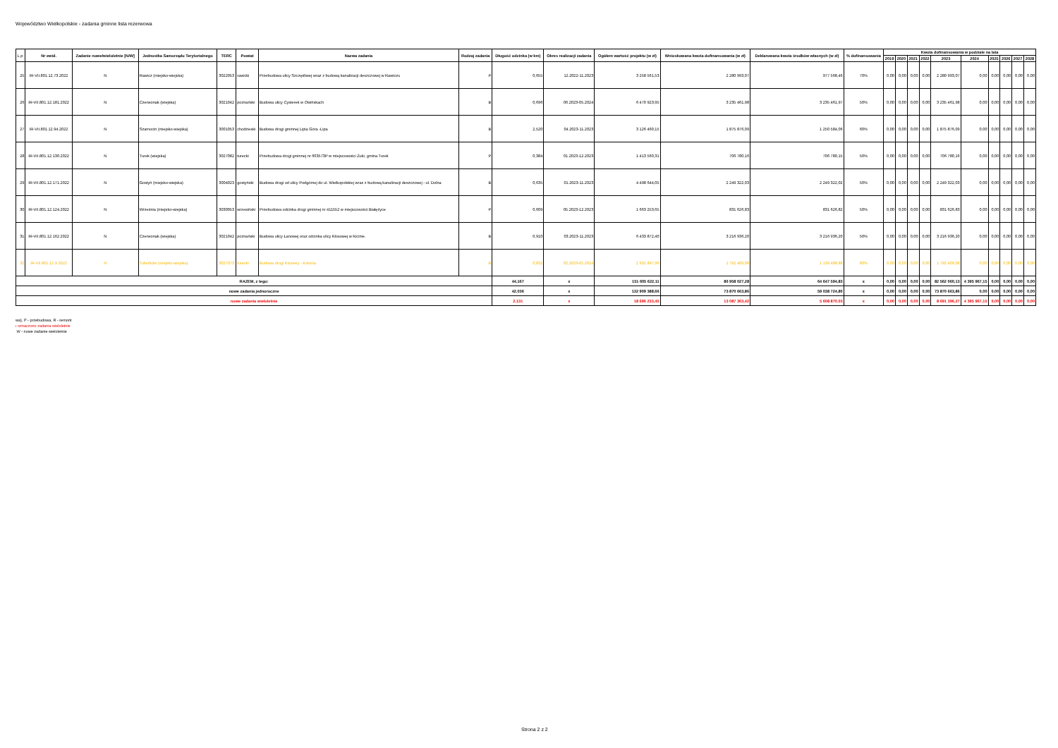Województwo Wielkopolskie - zadania gminne lista rezerwowa
| L.p. | Nr ewid. | Zadanie nowe/wieloletnie [N/W] | Jednostka Samorządu Terytorialnego | TERC | Powiat | Nazwa zadania | Rodzaj zadania | Długość odcinka (w km) | Okres realizacji zadania | Ogółem wartość projektu (w zł) | Wnioskowana kwota dofinansowania (w zł) | Deklarowana kwota środków własnych (w zł) | % dofinansowania | Kwota dofinansowania w podziale na lata | | | | | | | | | |
| --- | --- | --- | --- | --- | --- | --- | --- | --- | --- | --- | --- | --- | --- | --- | --- | --- | --- | --- | --- | --- | --- | --- | --- |
| | | | | | | | | | | | | | | 2019 | 2020 | 2021 | 2022 | 2023 | 2024 | 2025 | 2026 | 2027 | 2028 |
| 25 | IR-VII.801.12.73.2022 | N | Rawicz (miejsko-wiejska) | 3022053 | rawicki | Przebudowa ulicy Szczęśliwej wraz z budową kanalizacji deszczowej w Rawiczu | P | 0,655 | 12.2022-11.2023 | 3 258 561,53 | 2 280 993,07 | 977 568,46 | 70% | 0,00 | 0,00 | 0,00 | 0,00 | 2 280 993,07 | 0,00 | 0,00 | 0,00 | 0,00 | 0,00 |
| 26 | IR-VII.801.12.181.2022 | N | Czerwonak (wiejska) | 3021042 | poznański | Budowa ulicy Cysterek w Owińskach | B | 0,696 | 06.2023-05.2024 | 6 470 923,95 | 3 235 461,98 | 3 235 461,97 | 50% | 0,00 | 0,00 | 0,00 | 0,00 | 3 235 461,98 | 0,00 | 0,00 | 0,00 | 0,00 | 0,00 |
| 27 | IR-VII.801.12.94.2022 | N | Szamocin (miejsko-wiejska) | 3001053 | chodzieski | Budowa drogi gminnej Lipia Góra -Lipa | B | 2,520 | 04.2023-11.2023 | 3 126 460,15 | 1 875 876,09 | 1 250 584,06 | 60% | 0,00 | 0,00 | 0,00 | 0,00 | 1 875 876,09 | 0,00 | 0,00 | 0,00 | 0,00 | 0,00 |
| 28 | IR-VII.801.12.130.2022 | N | Turek (wiejska) | 3027082 | turecki | Przebudowa drogi gminnej nr 663573P w miejscowości Żuki, gmina Turek | P | 0,384 | 01.2023-12.2023 | 1 413 560,31 | 706 780,16 | 706 780,15 | 50% | 0,00 | 0,00 | 0,00 | 0,00 | 706 780,16 | 0,00 | 0,00 | 0,00 | 0,00 | 0,00 |
| 29 | IR-VII.801.12.171.2022 | N | Gostyń (miejsko-wiejska) | 3004023 | gostyński | Budowa drogi od ulicy Podgórnej do ul. Wielkopolskiej wraz z budową kanalizacji deszczowej - ul. Dolna | B | 0,635 | 01.2023-11.2023 | 4 498 644,05 | 2 249 322,03 | 2 249 322,02 | 50% | 0,00 | 0,00 | 0,00 | 0,00 | 2 249 322,03 | 0,00 | 0,00 | 0,00 | 0,00 | 0,00 |
| 30 | IR-VII.801.12.124.2022 | N | Września (miejsko-wiejska) | 3030053 | wrzesiński | Przebudowa odcinka drogi gminnej nr 411552 w miejscowości Białężyce | P | 0,609 | 05.2023-12.2023 | 1 663 253,65 | 831 626,83 | 831 626,82 | 50% | 0,00 | 0,00 | 0,00 | 0,00 | 831 626,83 | 0,00 | 0,00 | 0,00 | 0,00 | 0,00 |
| 31 | IR-VII.801.12.162.2022 | N | Czerwonak (wiejska) | 3021042 | poznański | Budowa ulicy Łanowej oraz odcinka ulicy Kłosowej w Kicinie. | B | 0,910 | 03.2023-11.2023 | 6 433 872,40 | 3 216 936,20 | 3 216 936,20 | 50% | 0,00 | 0,00 | 0,00 | 0,00 | 3 216 936,20 | 0,00 | 0,00 | 0,00 | 0,00 | 0,00 |
| 32 | IR-VII.801.12.9.2022 | N | Tuliszków (miejsko-wiejska) | 3027073 | turecki | Budowa drogi Kiszewy - Kolonia | B | 0,832 | 02.2023-01.2024 | 2 931 897,96 | 1 792 409,08 | 1 139 488,88 | 80% | 0,00 | 0,00 | 0,00 | 0,00 | 1 792 409,08 | 0,00 | 0,00 | 0,00 | 0,00 | 0,00 |
| RAZEM, z tego: | | | | | | | | 44,167 | x | 151 605 622,11 | 86 958 027,28 | 64 647 594,83 | x | 0,00 | 0,00 | 0,00 | 0,00 | 82 562 060,13 | 4 395 967,15 | 0,00 | 0,00 | 0,00 | 0,00 |
| nowe zadania jednoroczne | | | | | | | | 42,036 | x | 132 909 388,66 | 73 870 663,86 | 59 038 724,80 | x | 0,00 | 0,00 | 0,00 | 0,00 | 73 870 663,86 | 0,00 | 0,00 | 0,00 | 0,00 | 0,00 |
| nowe zadania wieloletnie | | | | | | | | 2,131 | x | 18 696 233,45 | 13 087 363,42 | 5 608 870,03 | x | 0,00 | 0,00 | 0,00 | 0,00 | 8 691 396,27 | 4 395 967,15 | 0,00 | 0,00 | 0,00 | 0,00 |
wa), P - przebudowa, R - remont
ı oznaczono zadania wieloletnie
W - nowe zadanie wieloletnie
Strona 2 z 2